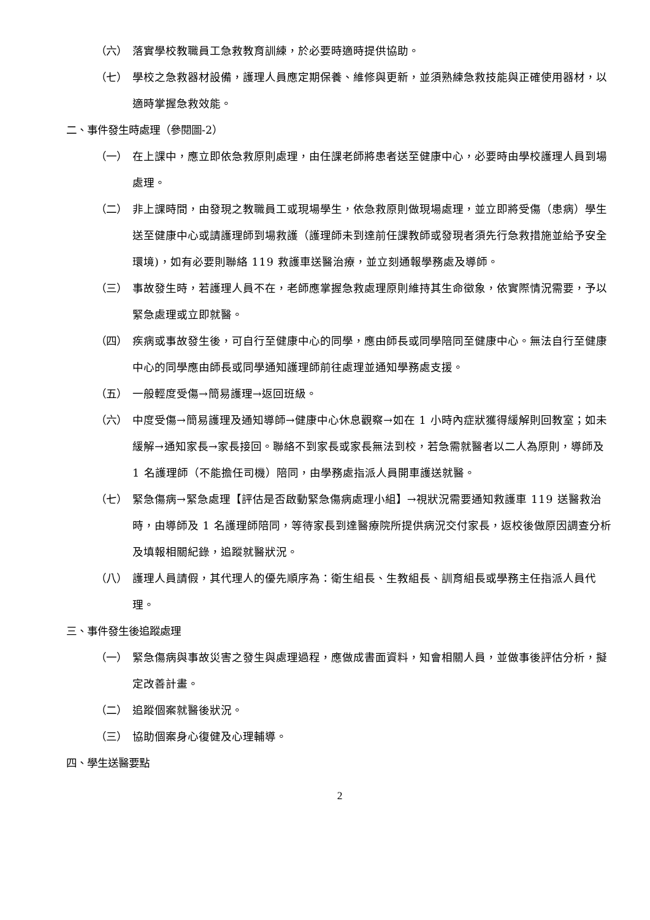（六） 落實學校教職員工急救教育訓練，於必要時適時提供協助。
（七） 學校之急救器材設備，護理人員應定期保養、維修與更新，並須熟練急救技能與正確使用器材，以適時掌握急救效能。
二、事件發生時處理（參閱圖-2）
（一） 在上課中，應立即依急救原則處理，由任課老師將患者送至健康中心，必要時由學校護理人員到場處理。
（二） 非上課時間，由發現之教職員工或現場學生，依急救原則做現場處理，並立即將受傷（患病）學生送至健康中心或請護理師到場救護（護理師未到達前任課教師或發現者須先行急救措施並給予安全環境)，如有必要則聯絡 119 救護車送醫治療，並立刻通報學務處及導師。
（三） 事故發生時，若護理人員不在，老師應掌握急救處理原則維持其生命徵象，依實際情況需要，予以緊急處理或立即就醫。
（四） 疾病或事故發生後，可自行至健康中心的同學，應由師長或同學陪同至健康中心。無法自行至健康中心的同學應由師長或同學通知護理師前往處理並通知學務處支援。
（五） 一般輕度受傷→簡易護理→返回班級。
（六） 中度受傷→簡易護理及通知導師→健康中心休息觀察→如在 1 小時內症狀獲得緩解則回教室；如未緩解→通知家長→家長接回。聯絡不到家長或家長無法到校，若急需就醫者以二人為原則，導師及 1 名護理師（不能擔任司機）陪同，由學務處指派人員開車護送就醫。
（七） 緊急傷病→緊急處理【評估是否啟動緊急傷病處理小組】→視狀況需要通知救護車 119 送醫救治時，由導師及 1 名護理師陪同，等待家長到達醫療院所提供病況交付家長，返校後做原因調查分析及填報相關紀錄，追蹤就醫狀況。
（八） 護理人員請假，其代理人的優先順序為：衛生組長、生教組長、訓育組長或學務主任指派人員代理。
三、事件發生後追蹤處理
（一） 緊急傷病與事故災害之發生與處理過程，應做成書面資料，知會相關人員，並做事後評估分析，擬定改善計畫。
（二） 追蹤個案就醫後狀況。
（三） 協助個案身心復健及心理輔導。
四、學生送醫要點
2